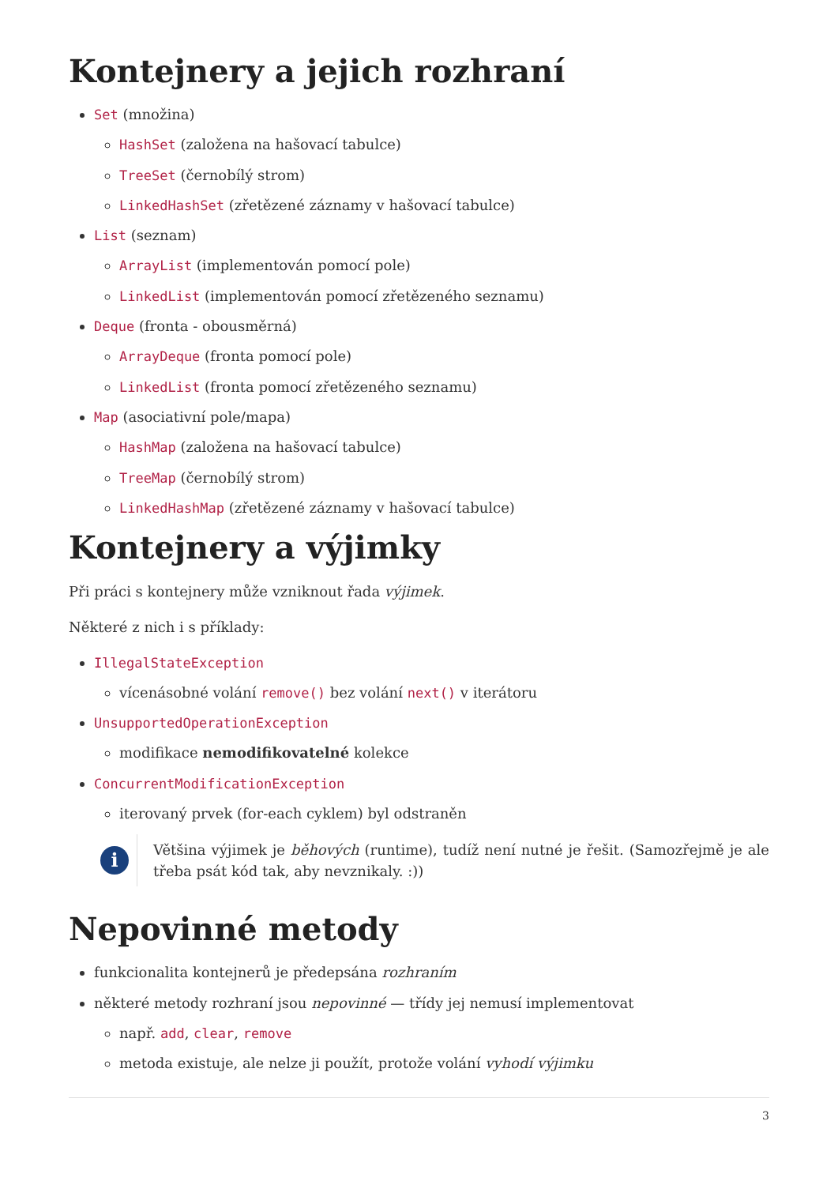Kontejnery a jejich rozhraní
Set (množina)
HashSet (založena na hašovací tabulce)
TreeSet (černobílý strom)
LinkedHashSet (zřetězené záznamy v hašovací tabulce)
List (seznam)
ArrayList (implementován pomocí pole)
LinkedList (implementován pomocí zřetězeného seznamu)
Deque (fronta - obousměrná)
ArrayDeque (fronta pomocí pole)
LinkedList (fronta pomocí zřetězeného seznamu)
Map (asociativní pole/mapa)
HashMap (založena na hašovací tabulce)
TreeMap (černobílý strom)
LinkedHashMap (zřetězené záznamy v hašovací tabulce)
Kontejnery a výjimky
Při práci s kontejnery může vzniknout řada výjimek.
Některé z nich i s příklady:
IllegalStateException
vícenásobné volání remove() bez volání next() v iterátoru
UnsupportedOperationException
modifikace nemodifikovatelné kolekce
ConcurrentModificationException
iterovaný prvek (for-each cyklem) byl odstraněn
i
Většina výjimek je běhových (runtime), tudíž není nutné je řešit. (Samozřejmě je ale třeba psát kód tak, aby nevznikaly. :))
Nepovinné metody
funkcionalita kontejnerů je předepsána rozhraním
některé metody rozhraní jsou nepovinné — třídy jej nemusí implementovat
např. add, clear, remove
metoda existuje, ale nelze ji použít, protože volání vyhodí výjimku
3